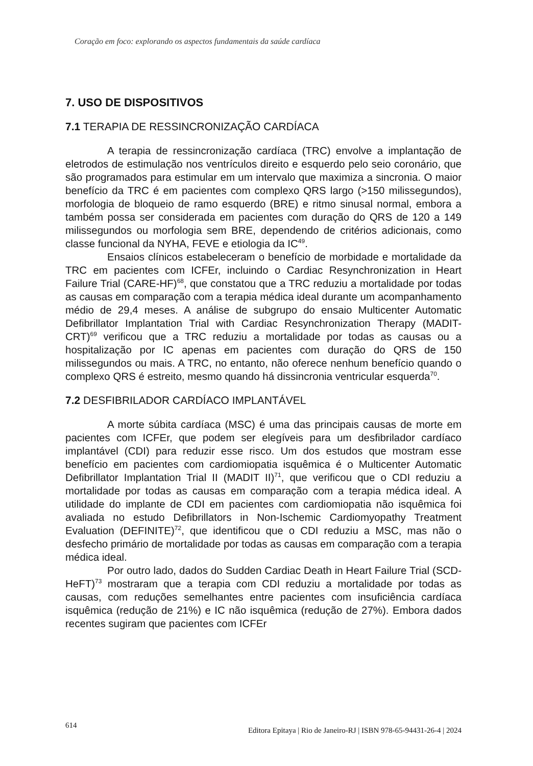Coração em foco: explorando os aspectos fundamentais da saúde cardíaca
7. USO DE DISPOSITIVOS
7.1 TERAPIA DE RESSINCRONIZAÇÃO CARDÍACA
A terapia de ressincronização cardíaca (TRC) envolve a implantação de eletrodos de estimulação nos ventrículos direito e esquerdo pelo seio coronário, que são programados para estimular em um intervalo que maximiza a sincronia. O maior benefício da TRC é em pacientes com complexo QRS largo (>150 milissegundos), morfologia de bloqueio de ramo esquerdo (BRE) e ritmo sinusal normal, embora a também possa ser considerada em pacientes com duração do QRS de 120 a 149 milissegundos ou morfologia sem BRE, dependendo de critérios adicionais, como classe funcional da NYHA, FEVE e etiologia da IC<sup>49</sup>.
Ensaios clínicos estabeleceram o benefício de morbidade e mortalidade da TRC em pacientes com ICFEr, incluindo o Cardiac Resynchronization in Heart Failure Trial (CARE-HF)<sup>68</sup>, que constatou que a TRC reduziu a mortalidade por todas as causas em comparação com a terapia médica ideal durante um acompanhamento médio de 29,4 meses. A análise de subgrupo do ensaio Multicenter Automatic Defibrillator Implantation Trial with Cardiac Resynchronization Therapy (MADIT-CRT)<sup>69</sup> verificou que a TRC reduziu a mortalidade por todas as causas ou a hospitalização por IC apenas em pacientes com duração do QRS de 150 milissegundos ou mais. A TRC, no entanto, não oferece nenhum benefício quando o complexo QRS é estreito, mesmo quando há dissincronia ventricular esquerda<sup>70</sup>.
7.2 DESFIBRILADOR CARDÍACO IMPLANTÁVEL
A morte súbita cardíaca (MSC) é uma das principais causas de morte em pacientes com ICFEr, que podem ser elegíveis para um desfibrilador cardíaco implantável (CDI) para reduzir esse risco. Um dos estudos que mostram esse benefício em pacientes com cardiomiopatia isquêmica é o Multicenter Automatic Defibrillator Implantation Trial II (MADIT II)<sup>71</sup>, que verificou que o CDI reduziu a mortalidade por todas as causas em comparação com a terapia médica ideal. A utilidade do implante de CDI em pacientes com cardiomiopatia não isquêmica foi avaliada no estudo Defibrillators in Non-Ischemic Cardiomyopathy Treatment Evaluation (DEFINITE)<sup>72</sup>, que identificou que o CDI reduziu a MSC, mas não o desfecho primário de mortalidade por todas as causas em comparação com a terapia médica ideal.
Por outro lado, dados do Sudden Cardiac Death in Heart Failure Trial (SCD-HeFT)<sup>73</sup> mostraram que a terapia com CDI reduziu a mortalidade por todas as causas, com reduções semelhantes entre pacientes com insuficiência cardíaca isquêmica (redução de 21%) e IC não isquêmica (redução de 27%). Embora dados recentes sugiram que pacientes com ICFEr
614 Editora Epitaya | Rio de Janeiro-RJ | ISBN 978-65-94431-26-4 | 2024